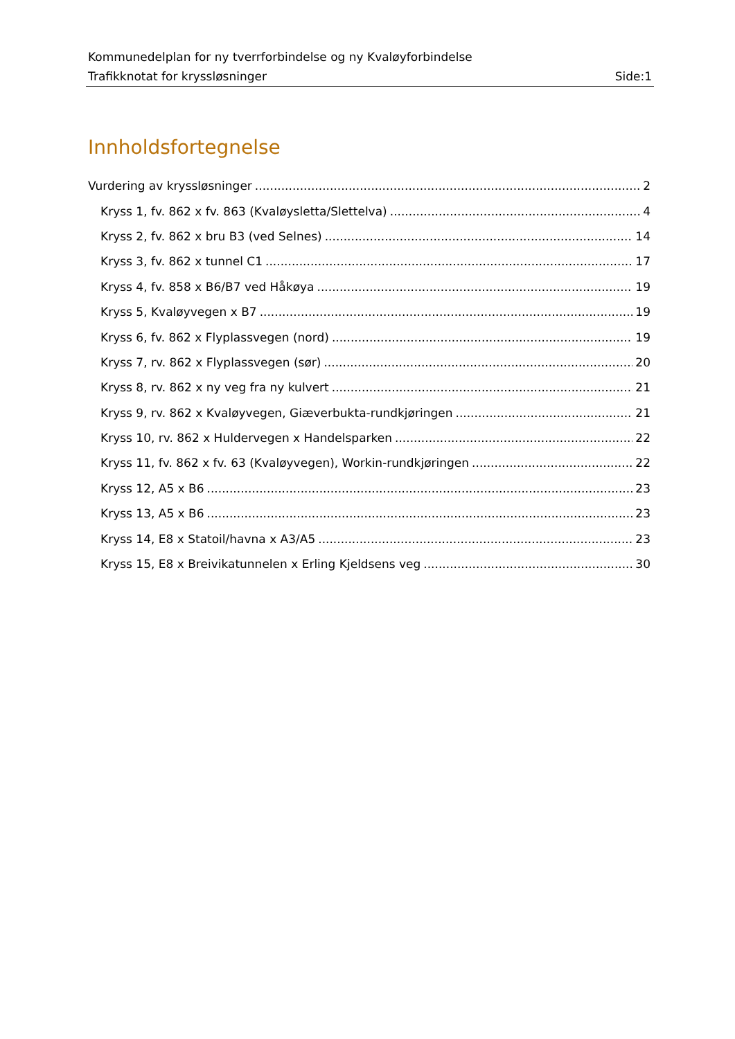Kommunedelplan for ny tverrforbindelse og ny Kvaløyforbindelse
Trafikknotat for kryssløsninger Side:1
Innholdsfortegnelse
Vurdering av kryssløsninger 2
Kryss 1, fv. 862 x fv. 863 (Kvaløysletta/Slettelva) 4
Kryss 2, fv. 862 x bru B3 (ved Selnes) 14
Kryss 3, fv. 862 x tunnel C1 17
Kryss 4, fv. 858 x B6/B7 ved Håkøya 19
Kryss 5, Kvaløyvegen x B7 19
Kryss 6, fv. 862 x Flyplassvegen (nord) 19
Kryss 7, rv. 862 x Flyplassvegen (sør) 20
Kryss 8, rv. 862 x ny veg fra ny kulvert 21
Kryss 9, rv. 862 x Kvaløyvegen, Giæverbukta-rundkjøringen 21
Kryss 10, rv. 862 x Huldervegen x Handelsparken 22
Kryss 11, fv. 862 x fv. 63 (Kvaløyvegen), Workin-rundkjøringen 22
Kryss 12, A5 x B6 23
Kryss 13, A5 x B6 23
Kryss 14, E8 x Statoil/havna x A3/A5 23
Kryss 15, E8 x Breivikatunnelen x Erling Kjeldsens veg 30